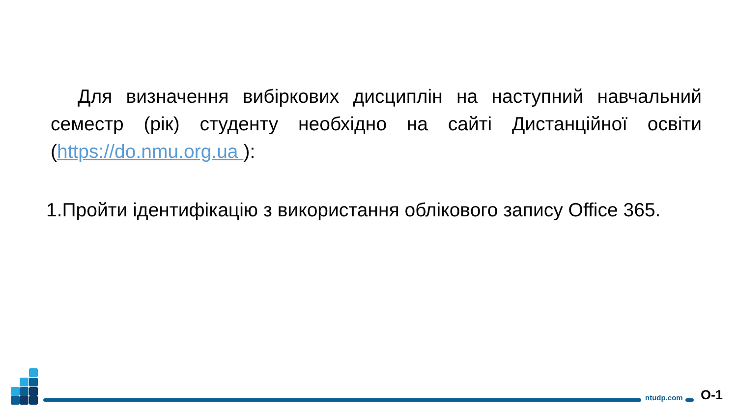Для визначення вибіркових дисциплін на наступний навчальний семестр (рік) студенту необхідно на сайті Дистанційної освіти (https://do.nmu.org.ua ):
1.Пройти ідентифікацію з використання облікового запису Office 365.
ntudp.com О-1